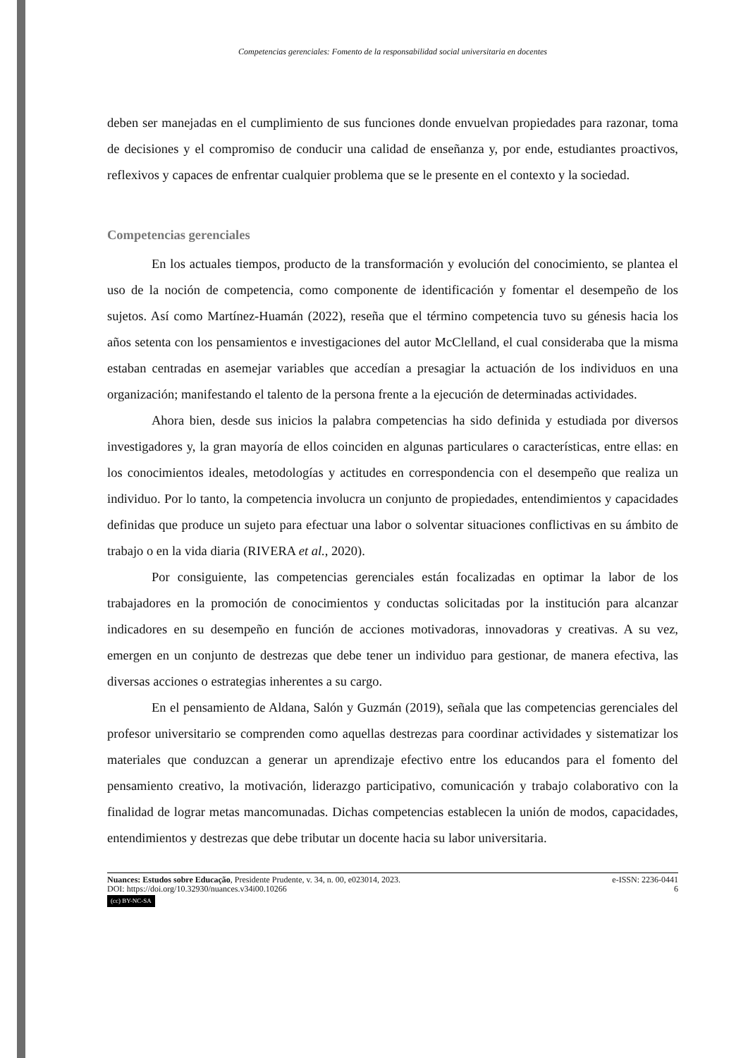Competencias gerenciales: Fomento de la responsabilidad social universitaria en docentes
deben ser manejadas en el cumplimiento de sus funciones donde envuelvan propiedades para razonar, toma de decisiones y el compromiso de conducir una calidad de enseñanza y, por ende, estudiantes proactivos, reflexivos y capaces de enfrentar cualquier problema que se le presente en el contexto y la sociedad.
Competencias gerenciales
En los actuales tiempos, producto de la transformación y evolución del conocimiento, se plantea el uso de la noción de competencia, como componente de identificación y fomentar el desempeño de los sujetos. Así como Martínez-Huamán (2022), reseña que el término competencia tuvo su génesis hacia los años setenta con los pensamientos e investigaciones del autor McClelland, el cual consideraba que la misma estaban centradas en asemejar variables que accedían a presagiar la actuación de los individuos en una organización; manifestando el talento de la persona frente a la ejecución de determinadas actividades.
Ahora bien, desde sus inicios la palabra competencias ha sido definida y estudiada por diversos investigadores y, la gran mayoría de ellos coinciden en algunas particulares o características, entre ellas: en los conocimientos ideales, metodologías y actitudes en correspondencia con el desempeño que realiza un individuo. Por lo tanto, la competencia involucra un conjunto de propiedades, entendimientos y capacidades definidas que produce un sujeto para efectuar una labor o solventar situaciones conflictivas en su ámbito de trabajo o en la vida diaria (RIVERA et al., 2020).
Por consiguiente, las competencias gerenciales están focalizadas en optimar la labor de los trabajadores en la promoción de conocimientos y conductas solicitadas por la institución para alcanzar indicadores en su desempeño en función de acciones motivadoras, innovadoras y creativas. A su vez, emergen en un conjunto de destrezas que debe tener un individuo para gestionar, de manera efectiva, las diversas acciones o estrategias inherentes a su cargo.
En el pensamiento de Aldana, Salón y Guzmán (2019), señala que las competencias gerenciales del profesor universitario se comprenden como aquellas destrezas para coordinar actividades y sistematizar los materiales que conduzcan a generar un aprendizaje efectivo entre los educandos para el fomento del pensamiento creativo, la motivación, liderazgo participativo, comunicación y trabajo colaborativo con la finalidad de lograr metas mancomunadas. Dichas competencias establecen la unión de modos, capacidades, entendimientos y destrezas que debe tributar un docente hacia su labor universitaria.
Nuances: Estudos sobre Educação, Presidente Prudente, v. 34, n. 00, e023014, 2023. e-ISSN: 2236-0441
DOI: https://doi.org/10.32930/nuances.v34i00.10266 6
(cc) BY-NC-SA